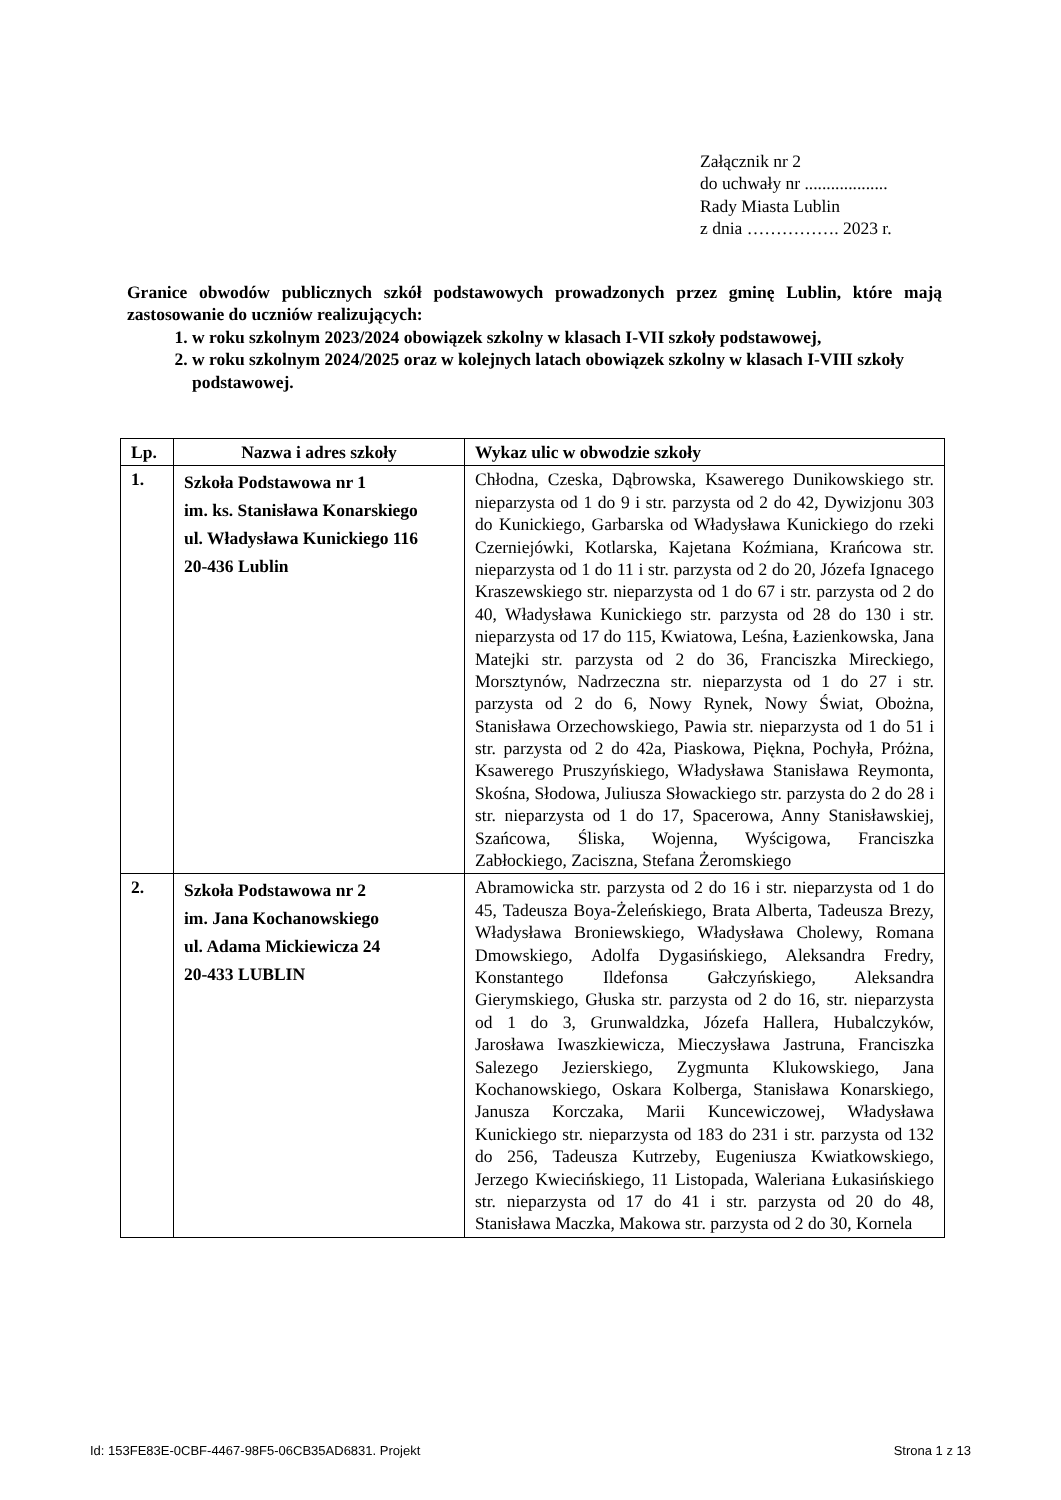Załącznik nr 2
do uchwały nr ...................
Rady Miasta Lublin
z dnia ……………. 2023 r.
Granice obwodów publicznych szkół podstawowych prowadzonych przez gminę Lublin, które mają zastosowanie do uczniów realizujących:
1. w roku szkolnym 2023/2024 obowiązek szkolny w klasach I-VII szkoły podstawowej,
2. w roku szkolnym 2024/2025 oraz w kolejnych latach obowiązek szkolny w klasach I-VIII szkoły podstawowej.
| Lp. | Nazwa i adres szkoły | Wykaz ulic w obwodzie szkoły |
| --- | --- | --- |
| 1. | Szkoła Podstawowa nr 1 im. ks. Stanisława Konarskiego ul. Władysława Kunickiego 116 20-436 Lublin | Chłodna, Czeska, Dąbrowska, Ksawerego Dunikowskiego str. nieparzysta od 1 do 9 i str. parzysta od 2 do 42, Dywizjonu 303 do Kunickiego, Garbarska od Władysława Kunickiego do rzeki Czerniejówki, Kotlarska, Kajetana Koźmiana, Krańcowa str. nieparzysta od 1 do 11 i str. parzysta od 2 do 20, Józefa Ignacego Kraszewskiego str. nieparzysta od 1 do 67 i str. parzysta od 2 do 40, Władysława Kunickiego str. parzysta od 28 do 130 i str. nieparzysta od 17 do 115, Kwiatowa, Leśna, Łazienkowska, Jana Matejki str. parzysta od 2 do 36, Franciszka Mireckiego, Morsztynów, Nadrzeczna str. nieparzysta od 1 do 27 i str. parzysta od 2 do 6, Nowy Rynek, Nowy Świat, Obożna, Stanisława Orzechowskiego, Pawia str. nieparzysta od 1 do 51 i str. parzysta od 2 do 42a, Piaskowa, Piękna, Pochyła, Próżna, Ksawerego Pruszyńskiego, Władysława Stanisława Reymonta, Skośna, Słodowa, Juliusza Słowackiego str. parzysta do 2 do 28 i str. nieparzysta od 1 do 17, Spacerowa, Anny Stanisławskiej, Szańcowa, Śliska, Wojenna, Wyścigowa, Franciszka Zabłockiego, Zaciszna, Stefana Żeromskiego |
| 2. | Szkoła Podstawowa nr 2 im. Jana Kochanowskiego ul. Adama Mickiewicza 24 20-433 LUBLIN | Abramowicka str. parzysta od 2 do 16 i str. nieparzysta od 1 do 45, Tadeusza Boya-Żeleńskiego, Brata Alberta, Tadeusza Brezy, Władysława Broniewskiego, Władysława Cholewy, Romana Dmowskiego, Adolfa Dygasińskiego, Aleksandra Fredry, Konstantego Ildefonsa Gałczyńskiego, Aleksandra Gierymskiego, Głuska str. parzysta od 2 do 16, str. nieparzysta od 1 do 3, Grunwaldzka, Józefa Hallera, Hubalczyków, Jarosława Iwaszkiewicza, Mieczysława Jastruna, Franciszka Salezego Jezierskiego, Zygmunta Klukowskiego, Jana Kochanowskiego, Oskara Kolberga, Stanisława Konarskiego, Janusza Korczaka, Marii Kuncewiczowej, Władysława Kunickiego str. nieparzysta od 183 do 231 i str. parzysta od 132 do 256, Tadeusza Kutrzeby, Eugeniusza Kwiatkowskiego, Jerzego Kwiecińskiego, 11 Listopada, Waleriana Łukasińskiego str. nieparzysta od 17 do 41 i str. parzysta od 20 do 48, Stanisława Maczka, Makowa str. parzysta od 2 do 30, Kornela |
Id: 153FE83E-0CBF-4467-98F5-06CB35AD6831. Projekt Strona 1 z 13